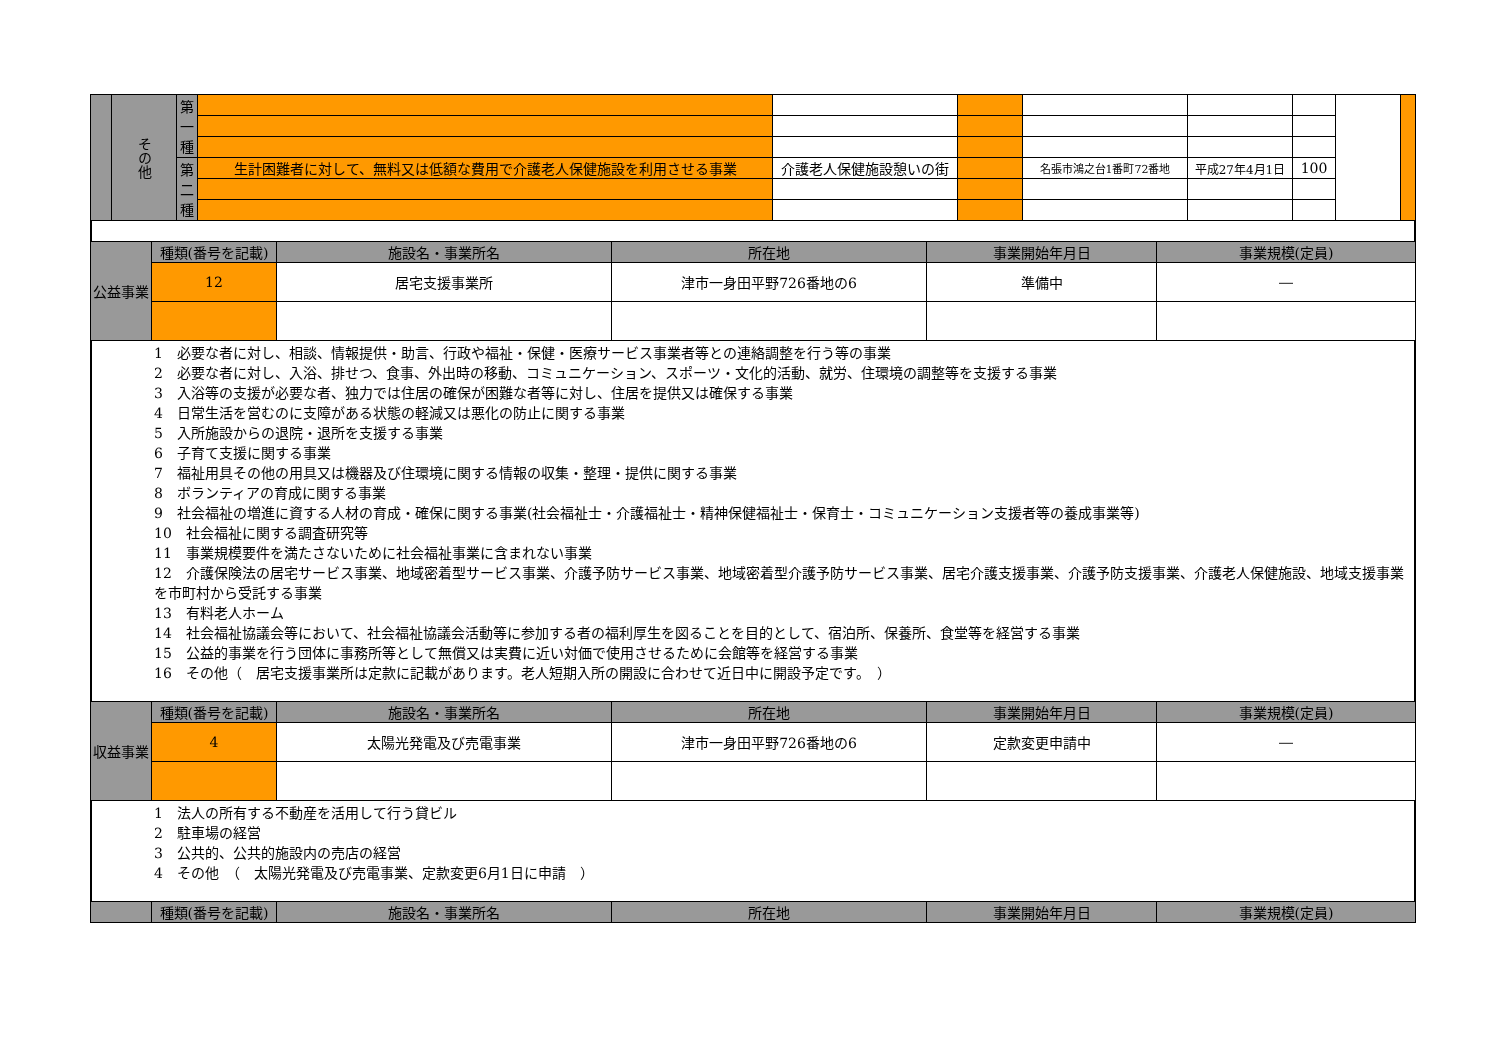| | その他 | 第一種 | | | | | | | | |
| | | 第二種 | 生計困難者に対して、無料又は低額な費用で介護老人保健施設を利用させる事業 | 介護老人保健施設憩いの街 | | 名張市鴻之台1番町72番地 | 平成27年4月1日 | 100 | | |
| 公益事業 | 種類(番号を記載) | 施設名・事業所名 | 所在地 | 事業開始年月日 | 事業規模(定員) |
| | 12 | 居宅支援事業所 | 津市一身田平野726番地の6 | 準備中 | ― |
1　必要な者に対し、相談、情報提供・助言、行政や福祉・保健・医療サービス事業者等との連絡調整を行う等の事業
2　必要な者に対し、入浴、排せつ、食事、外出時の移動、コミュニケーション、スポーツ・文化的活動、就労、住環境の調整等を支援する事業
3　入浴等の支援が必要な者、独力では住居の確保が困難な者等に対し、住居を提供又は確保する事業
4　日常生活を営むのに支障がある状態の軽減又は悪化の防止に関する事業
5　入所施設からの退院・退所を支援する事業
6　子育て支援に関する事業
7　福祉用具その他の用具又は機器及び住環境に関する情報の収集・整理・提供に関する事業
8　ボランティアの育成に関する事業
9　社会福祉の増進に資する人材の育成・確保に関する事業(社会福祉士・介護福祉士・精神保健福祉士・保育士・コミュニケーション支援者等の養成事業等)
10　社会福祉に関する調査研究等
11　事業規模要件を満たさないために社会福祉事業に含まれない事業
12　介護保険法の居宅サービス事業、地域密着型サービス事業、介護予防サービス事業、地域密着型介護予防サービス事業、居宅介護支援事業、介護予防支援事業、介護老人保健施設、地域支援事業を市町村から受託する事業
13　有料老人ホーム
14　社会福祉協議会等において、社会福祉協議会活動等に参加する者の福利厚生を図ることを目的として、宿泊所、保養所、食堂等を経営する事業
15　公益的事業を行う団体に事務所等として無償又は実費に近い対価で使用させるために会館等を経営する事業
16　その他（　居宅支援事業所は定款に記載があります。老人短期入所の開設に合わせて近日中に開設予定です。　）
| 収益事業 | 種類(番号を記載) | 施設名・事業所名 | 所在地 | 事業開始年月日 | 事業規模(定員) |
| | 4 | 太陽光発電及び売電事業 | 津市一身田平野726番地の6 | 定款変更申請中 | ― |
1　法人の所有する不動産を活用して行う貸ビル
2　駐車場の経営
3　公共的、公共的施設内の売店の経営
4　その他　（　太陽光発電及び売電事業、定款変更6月1日に申請　）
| | 種類(番号を記載) | 施設名・事業所名 | 所在地 | 事業開始年月日 | 事業規模(定員) |